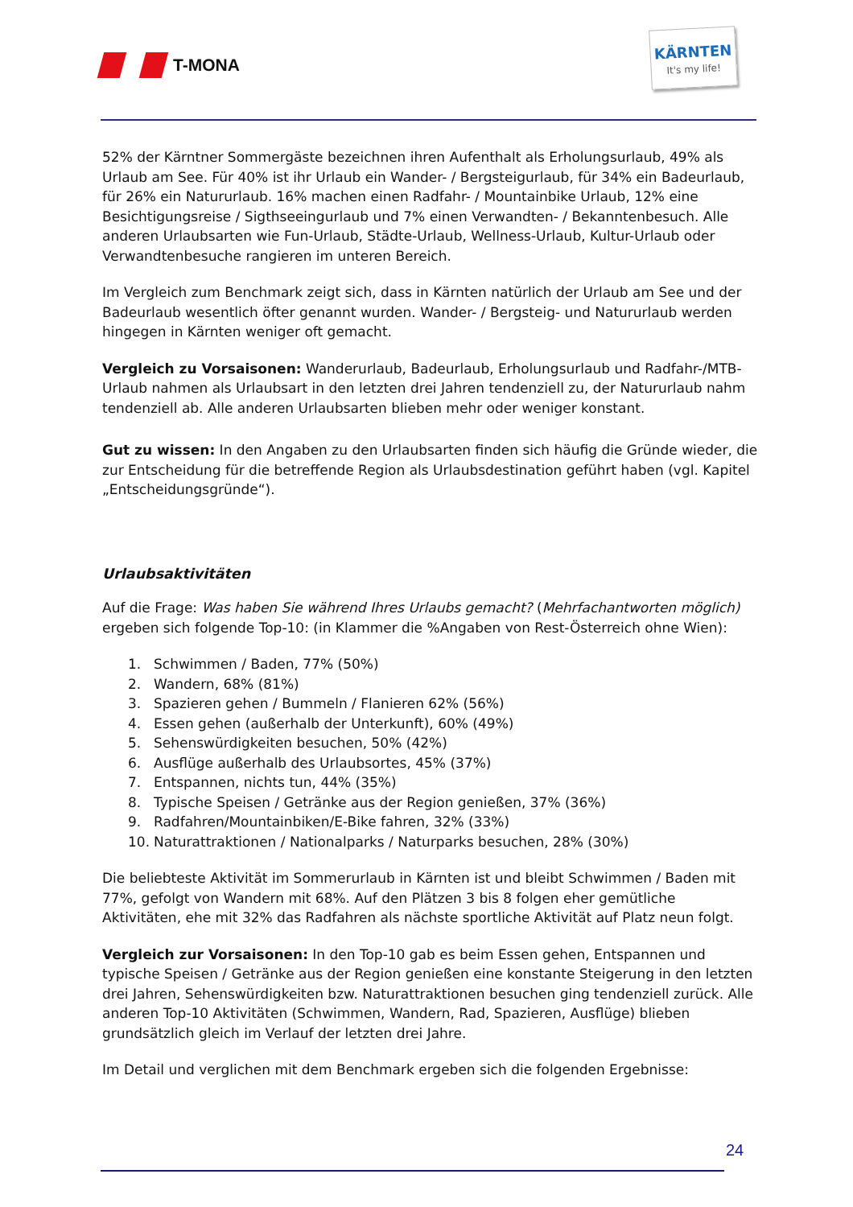T-MONA
KÄRNTEN
It's my life!
52% der Kärntner Sommergäste bezeichnen ihren Aufenthalt als Erholungsurlaub, 49% als Urlaub am See. Für 40% ist ihr Urlaub ein Wander- / Bergsteigurlaub, für 34% ein Badeurlaub, für 26% ein Natururlaub. 16% machen einen Radfahr- / Mountainbike Urlaub, 12% eine Besichtigungsreise / Sigthseeingurlaub und 7% einen Verwandten- / Bekanntenbesuch. Alle anderen Urlaubsarten wie Fun-Urlaub, Städte-Urlaub, Wellness-Urlaub, Kultur-Urlaub oder Verwandtenbesuche rangieren im unteren Bereich.
Im Vergleich zum Benchmark zeigt sich, dass in Kärnten natürlich der Urlaub am See und der Badeurlaub wesentlich öfter genannt wurden. Wander- / Bergsteig- und Natururlaub werden hingegen in Kärnten weniger oft gemacht.
Vergleich zu Vorsaisonen: Wanderurlaub, Badeurlaub, Erholungsurlaub und Radfahr-/MTB-Urlaub nahmen als Urlaubsart in den letzten drei Jahren tendenziell zu, der Natururlaub nahm tendenziell ab. Alle anderen Urlaubsarten blieben mehr oder weniger konstant.
Gut zu wissen: In den Angaben zu den Urlaubsarten finden sich häufig die Gründe wieder, die zur Entscheidung für die betreffende Region als Urlaubsdestination geführt haben (vgl. Kapitel „Entscheidungsgründe“).
Urlaubsaktivitäten
Auf die Frage: Was haben Sie während Ihres Urlaubs gemacht? (Mehrfachantworten möglich) ergeben sich folgende Top-10: (in Klammer die %Angaben von Rest-Österreich ohne Wien):
1. Schwimmen / Baden, 77% (50%)
2. Wandern, 68% (81%)
3. Spazieren gehen / Bummeln / Flanieren 62% (56%)
4. Essen gehen (außerhalb der Unterkunft), 60% (49%)
5. Sehenswürdigkeiten besuchen, 50% (42%)
6. Ausflüge außerhalb des Urlaubsortes, 45% (37%)
7. Entspannen, nichts tun, 44% (35%)
8. Typische Speisen / Getränke aus der Region genießen, 37% (36%)
9. Radfahren/Mountainbiken/E-Bike fahren, 32% (33%)
10. Naturattraktionen / Nationalparks / Naturparks besuchen, 28% (30%)
Die beliebteste Aktivität im Sommerurlaub in Kärnten ist und bleibt Schwimmen / Baden mit 77%, gefolgt von Wandern mit 68%. Auf den Plätzen 3 bis 8 folgen eher gemütliche Aktivitäten, ehe mit 32% das Radfahren als nächste sportliche Aktivität auf Platz neun folgt.
Vergleich zur Vorsaisonen: In den Top-10 gab es beim Essen gehen, Entspannen und typische Speisen / Getränke aus der Region genießen eine konstante Steigerung in den letzten drei Jahren, Sehenswürdigkeiten bzw. Naturattraktionen besuchen ging tendenziell zurück. Alle anderen Top-10 Aktivitäten (Schwimmen, Wandern, Rad, Spazieren, Ausflüge) blieben grundsätzlich gleich im Verlauf der letzten drei Jahre.
Im Detail und verglichen mit dem Benchmark ergeben sich die folgenden Ergebnisse:
24